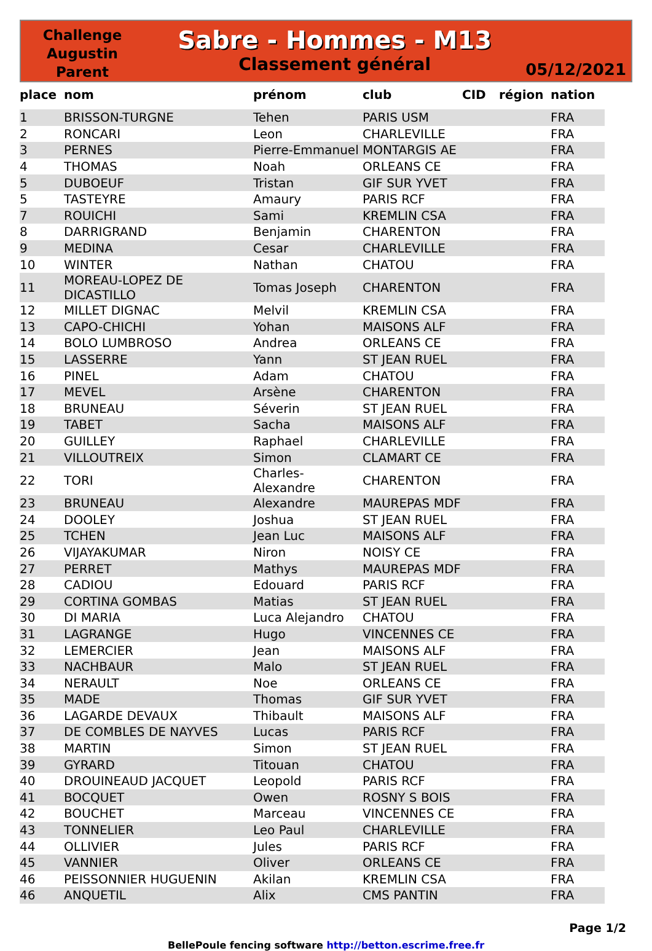Challenge
Augustin
Parent
Sabre - Hommes - M13
Classement général
05/12/2021
| place | nom | prénom | club | CID | région | nation |
| --- | --- | --- | --- | --- | --- | --- |
| 1 | BRISSON-TURGNE | Tehen | PARIS USM | | | FRA |
| 2 | RONCARI | Leon | CHARLEVILLE | | | FRA |
| 3 | PERNES | Pierre-Emmanuel | MONTARGIS AE | | | FRA |
| 4 | THOMAS | Noah | ORLEANS CE | | | FRA |
| 5 | DUBOEUF | Tristan | GIF SUR YVET | | | FRA |
| 5 | TASTEYRE | Amaury | PARIS RCF | | | FRA |
| 7 | ROUICHI | Sami | KREMLIN CSA | | | FRA |
| 8 | DARRIGRAND | Benjamin | CHARENTON | | | FRA |
| 9 | MEDINA | Cesar | CHARLEVILLE | | | FRA |
| 10 | WINTER | Nathan | CHATOU | | | FRA |
| 11 | MOREAU-LOPEZ DE DICASTILLO | Tomas Joseph | CHARENTON | | | FRA |
| 12 | MILLET DIGNAC | Melvil | KREMLIN CSA | | | FRA |
| 13 | CAPO-CHICHI | Yohan | MAISONS ALF | | | FRA |
| 14 | BOLO LUMBROSO | Andrea | ORLEANS CE | | | FRA |
| 15 | LASSERRE | Yann | ST JEAN RUEL | | | FRA |
| 16 | PINEL | Adam | CHATOU | | | FRA |
| 17 | MEVEL | Arsène | CHARENTON | | | FRA |
| 18 | BRUNEAU | Séverin | ST JEAN RUEL | | | FRA |
| 19 | TABET | Sacha | MAISONS ALF | | | FRA |
| 20 | GUILLEY | Raphael | CHARLEVILLE | | | FRA |
| 21 | VILLOUTREIX | Simon | CLAMART CE | | | FRA |
| 22 | TORI | Charles-Alexandre | CHARENTON | | | FRA |
| 23 | BRUNEAU | Alexandre | MAUREPAS MDF | | | FRA |
| 24 | DOOLEY | Joshua | ST JEAN RUEL | | | FRA |
| 25 | TCHEN | Jean Luc | MAISONS ALF | | | FRA |
| 26 | VIJAYAKUMAR | Niron | NOISY CE | | | FRA |
| 27 | PERRET | Mathys | MAUREPAS MDF | | | FRA |
| 28 | CADIOU | Edouard | PARIS RCF | | | FRA |
| 29 | CORTINA GOMBAS | Matias | ST JEAN RUEL | | | FRA |
| 30 | DI MARIA | Luca Alejandro | CHATOU | | | FRA |
| 31 | LAGRANGE | Hugo | VINCENNES CE | | | FRA |
| 32 | LEMERCIER | Jean | MAISONS ALF | | | FRA |
| 33 | NACHBAUR | Malo | ST JEAN RUEL | | | FRA |
| 34 | NERAULT | Noe | ORLEANS CE | | | FRA |
| 35 | MADE | Thomas | GIF SUR YVET | | | FRA |
| 36 | LAGARDE DEVAUX | Thibault | MAISONS ALF | | | FRA |
| 37 | DE COMBLES DE NAYVES | Lucas | PARIS RCF | | | FRA |
| 38 | MARTIN | Simon | ST JEAN RUEL | | | FRA |
| 39 | GYRARD | Titouan | CHATOU | | | FRA |
| 40 | DROUINEAUD JACQUET | Leopold | PARIS RCF | | | FRA |
| 41 | BOCQUET | Owen | ROSNY S BOIS | | | FRA |
| 42 | BOUCHET | Marceau | VINCENNES CE | | | FRA |
| 43 | TONNELIER | Leo Paul | CHARLEVILLE | | | FRA |
| 44 | OLLIVIER | Jules | PARIS RCF | | | FRA |
| 45 | VANNIER | Oliver | ORLEANS CE | | | FRA |
| 46 | PEISSONNIER HUGUENIN | Akilan | KREMLIN CSA | | | FRA |
| 46 | ANQUETIL | Alix | CMS PANTIN | | | FRA |
Page 1/2
BellePoule fencing software http://betton.escrime.free.fr